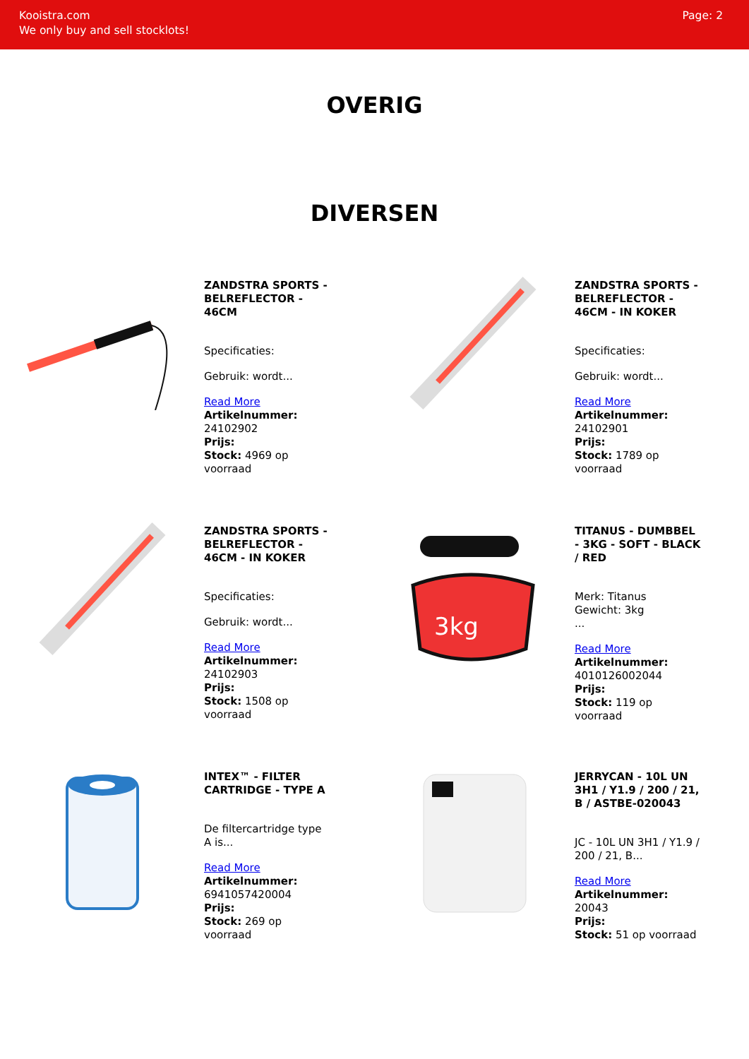Kooistra.com
We only buy and sell stocklots!
Page: 2
OVERIG
DIVERSEN
ZANDSTRA SPORTS - BELREFLECTOR - 46CM
Specificaties:
Gebruik: wordt...
Read More
Artikelnummer: 24102902
Prijs:
Stock: 4969 op voorraad
ZANDSTRA SPORTS - BELREFLECTOR - 46CM - IN KOKER
Specificaties:
Gebruik: wordt...
Read More
Artikelnummer: 24102901
Prijs:
Stock: 1789 op voorraad
ZANDSTRA SPORTS - BELREFLECTOR - 46CM - IN KOKER
Specificaties:
Gebruik: wordt...
Read More
Artikelnummer: 24102903
Prijs:
Stock: 1508 op voorraad
3kg
TITANUS - DUMBBEL - 3KG - SOFT - BLACK / RED
Merk: Titanus
Gewicht: 3kg
...
Read More
Artikelnummer: 4010126002044
Prijs:
Stock: 119 op voorraad
INTEX™ - FILTER CARTRIDGE - TYPE A
De filtercartridge type A is...
Read More
Artikelnummer: 6941057420004
Prijs:
Stock: 269 op voorraad
JERRYCAN - 10L UN 3H1 / Y1.9 / 200 / 21, B / ASTBE-020043
JC - 10L UN 3H1 / Y1.9 / 200 / 21, B...
Read More
Artikelnummer: 20043
Prijs:
Stock: 51 op voorraad